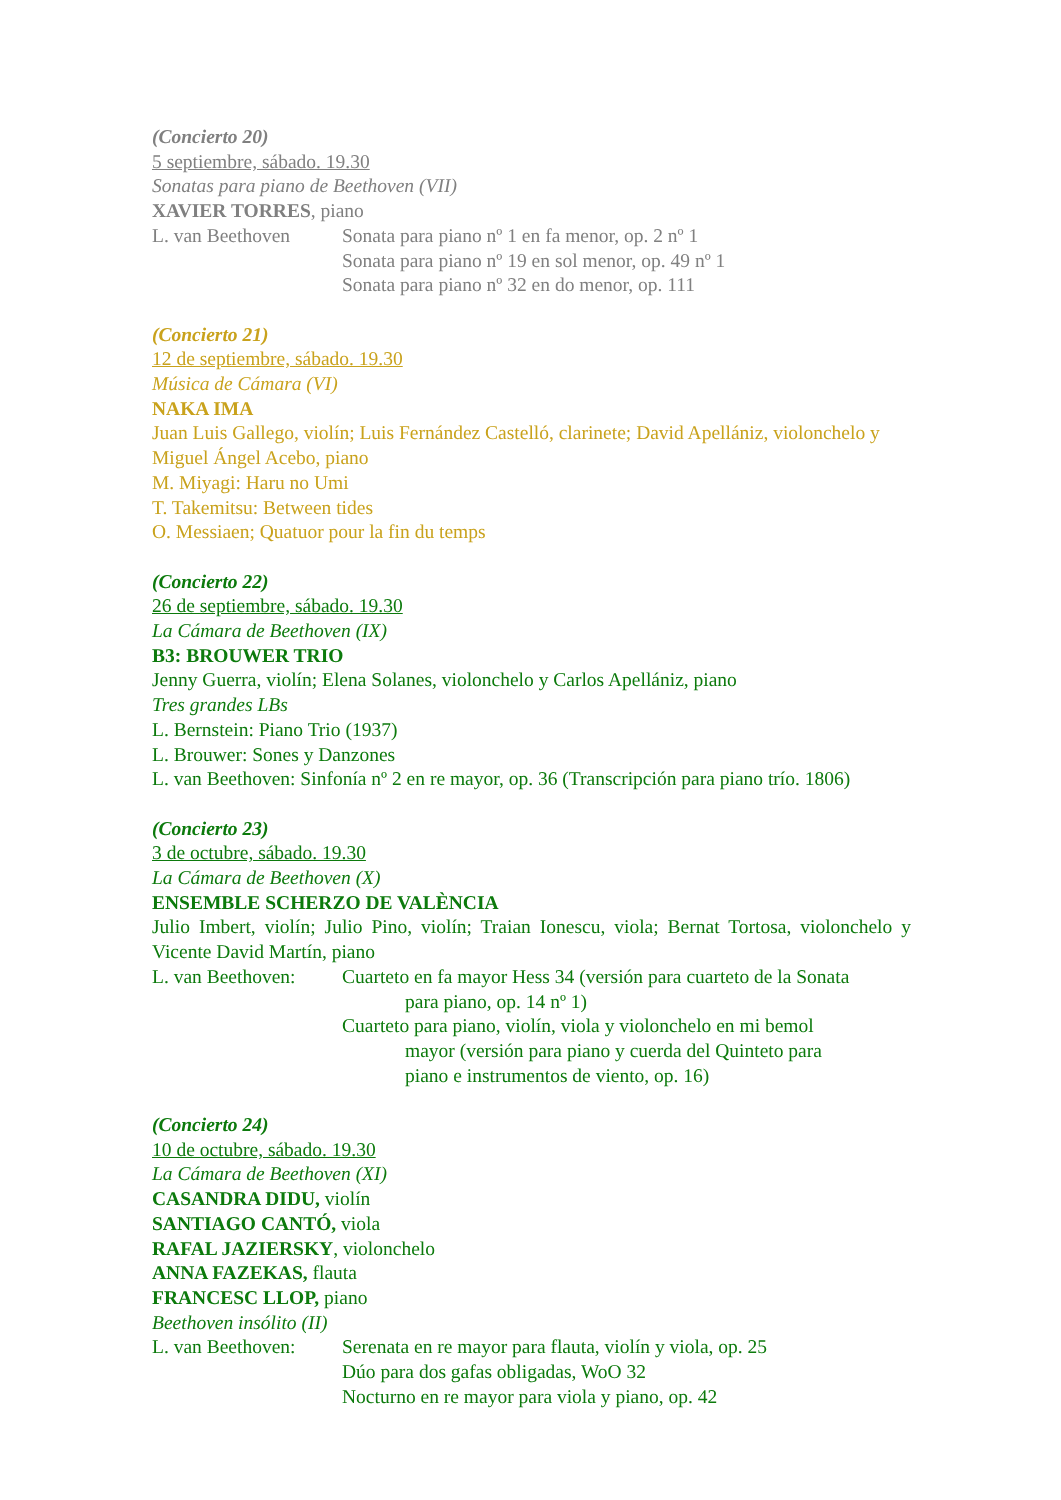(Concierto 20)
5 septiembre, sábado. 19.30
Sonatas para piano de Beethoven (VII)
XAVIER TORRES, piano
L. van Beethoven Sonata para piano nº 1 en fa menor, op. 2 nº 1
Sonata para piano nº 19 en sol menor, op. 49 nº 1
Sonata para piano nº 32 en do menor, op. 111
(Concierto 21)
12 de septiembre, sábado. 19.30
Música de Cámara (VI)
NAKA IMA
Juan Luis Gallego, violín; Luis Fernández Castelló, clarinete; David Apellániz, violonchelo y Miguel Ángel Acebo, piano
M. Miyagi: Haru no Umi
T. Takemitsu: Between tides
O. Messiaen; Quatuor pour la fin du temps
(Concierto 22)
26 de septiembre, sábado. 19.30
La Cámara de Beethoven (IX)
B3: BROUWER TRIO
Jenny Guerra, violín; Elena Solanes, violonchelo y Carlos Apellániz, piano
Tres grandes LBs
L. Bernstein: Piano Trio (1937)
L. Brouwer: Sones y Danzones
L. van Beethoven: Sinfonía nº 2 en re mayor, op. 36 (Transcripción para piano trío. 1806)
(Concierto 23)
3 de octubre, sábado. 19.30
La Cámara de Beethoven (X)
ENSEMBLE SCHERZO DE VALÈNCIA
Julio Imbert, violín; Julio Pino, violín; Traian Ionescu, viola; Bernat Tortosa, violonchelo y Vicente David Martín, piano
L. van Beethoven:
Cuarteto en fa mayor Hess 34 (versión para cuarteto de la Sonata
para piano, op. 14 nº 1)
Cuarteto para piano, violín, viola y violonchelo en mi bemol
mayor (versión para piano y cuerda del Quinteto para
piano e instrumentos de viento, op. 16)
(Concierto 24)
10 de octubre, sábado. 19.30
La Cámara de Beethoven (XI)
CASANDRA DIDU, violín
SANTIAGO CANTÓ, viola
RAFAL JAZIERSKY, violonchelo
ANNA FAZEKAS, flauta
FRANCESC LLOP, piano
Beethoven insólito (II)
L. van Beethoven:
Serenata en re mayor para flauta, violín y viola, op. 25
Dúo para dos gafas obligadas, WoO 32
Nocturno en re mayor para viola y piano, op. 42